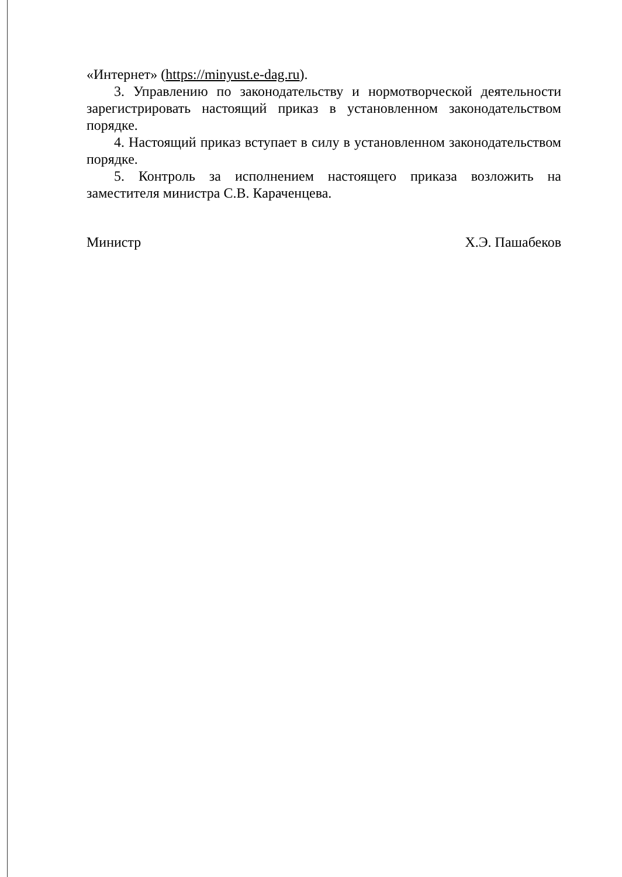«Интернет» (https://minyust.e-dag.ru).
3. Управлению по законодательству и нормотворческой деятельности зарегистрировать настоящий приказ в установленном законодательством порядке.
4. Настоящий приказ вступает в силу в установленном законодательством порядке.
5. Контроль за исполнением настоящего приказа возложить на заместителя министра С.В. Караченцева.
Министр Х.Э. Пашабеков